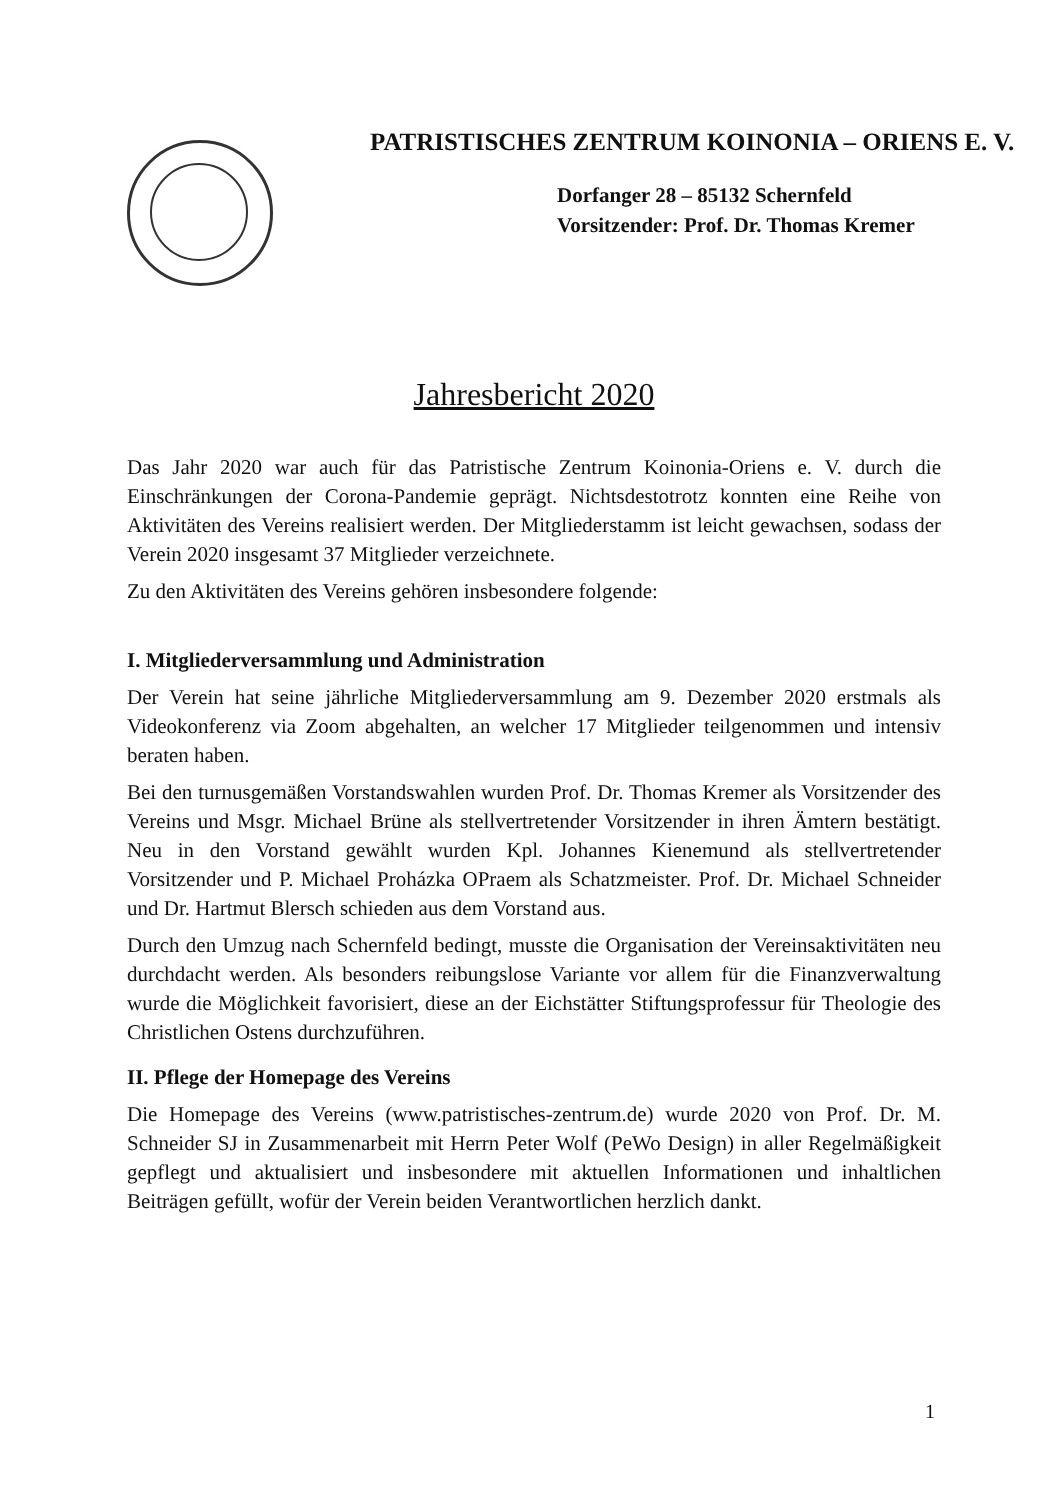PATRISTISCHES ZENTRUM KOINONIA – ORIENS E. V.
Dorfanger 28 – 85132 Schernfeld
Vorsitzender: Prof. Dr. Thomas Kremer
Jahresbericht 2020
Das Jahr 2020 war auch für das Patristische Zentrum Koinonia-Oriens e. V. durch die Einschränkungen der Corona-Pandemie geprägt. Nichtsdestotrotz konnten eine Reihe von Aktivitäten des Vereins realisiert werden. Der Mitgliederstamm ist leicht gewachsen, sodass der Verein 2020 insgesamt 37 Mitglieder verzeichnete.
Zu den Aktivitäten des Vereins gehören insbesondere folgende:
I. Mitgliederversammlung und Administration
Der Verein hat seine jährliche Mitgliederversammlung am 9. Dezember 2020 erstmals als Videokonferenz via Zoom abgehalten, an welcher 17 Mitglieder teilgenommen und intensiv beraten haben.
Bei den turnusgemäßen Vorstandswahlen wurden Prof. Dr. Thomas Kremer als Vorsitzender des Vereins und Msgr. Michael Brüne als stellvertretender Vorsitzender in ihren Ämtern bestätigt. Neu in den Vorstand gewählt wurden Kpl. Johannes Kienemund als stellvertretender Vorsitzender und P. Michael Proházka OPraem als Schatzmeister. Prof. Dr. Michael Schneider und Dr. Hartmut Blersch schieden aus dem Vorstand aus.
Durch den Umzug nach Schernfeld bedingt, musste die Organisation der Vereinsaktivitäten neu durchdacht werden. Als besonders reibungslose Variante vor allem für die Finanzverwaltung wurde die Möglichkeit favorisiert, diese an der Eichstätter Stiftungsprofessur für Theologie des Christlichen Ostens durchzuführen.
II. Pflege der Homepage des Vereins
Die Homepage des Vereins (www.patristisches-zentrum.de) wurde 2020 von Prof. Dr. M. Schneider SJ in Zusammenarbeit mit Herrn Peter Wolf (PeWo Design) in aller Regelmäßigkeit gepflegt und aktualisiert und insbesondere mit aktuellen Informationen und inhaltlichen Beiträgen gefüllt, wofür der Verein beiden Verantwortlichen herzlich dankt.
1